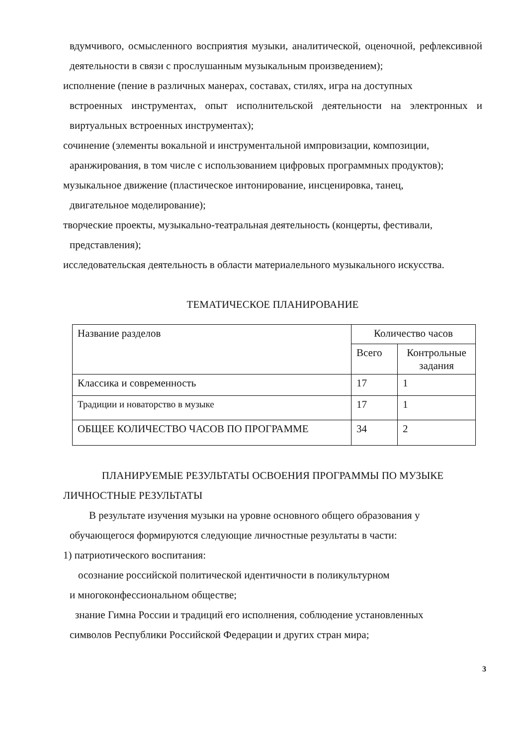вдумчивого, осмысленного восприятия музыки, аналитической, оценочной, рефлексивной деятельности в связи с прослушанным музыкальным произведением);
исполнение (пение в различных манерах, составах, стилях, игра на доступных
встроенных инструментах, опыт исполнительской деятельности на электронных и виртуальных встроенных инструментах);
сочинение (элементы вокальной и инструментальной импровизации, композиции,
аранжирования, в том числе с использованием цифровых программных продуктов);
музыкальное движение (пластическое интонирование, инсценировка, танец,
двигательное моделирование);
творческие проекты, музыкально-театральная деятельность (концерты, фестивали,
представления);
исследовательская деятельность в области материалельного музыкального искусства.
ТЕМАТИЧЕСКОЕ ПЛАНИРОВАНИЕ
| Название разделов | Количество часов | |
| | Всего | Контрольные задания |
| Классика и современность | 17 | 1 |
| Традиции и новаторство в музыке | 17 | 1 |
| ОБЩЕЕ КОЛИЧЕСТВО ЧАСОВ ПО ПРОГРАММЕ | 34 | 2 |
ПЛАНИРУЕМЫЕ РЕЗУЛЬТАТЫ ОСВОЕНИЯ ПРОГРАММЫ ПО МУЗЫКЕ
ЛИЧНОСТНЫЕ РЕЗУЛЬТАТЫ
В результате изучения музыки на уровне основного общего образования у
обучающегося формируются следующие личностные результаты в части:
1) патриотического воспитания:
осознание российской политической идентичности в поликультурном
и многоконфессиональном обществе;
знание Гимна России и традиций его исполнения, соблюдение установленных
символов Республики Российской Федерации и других стран мира;
3